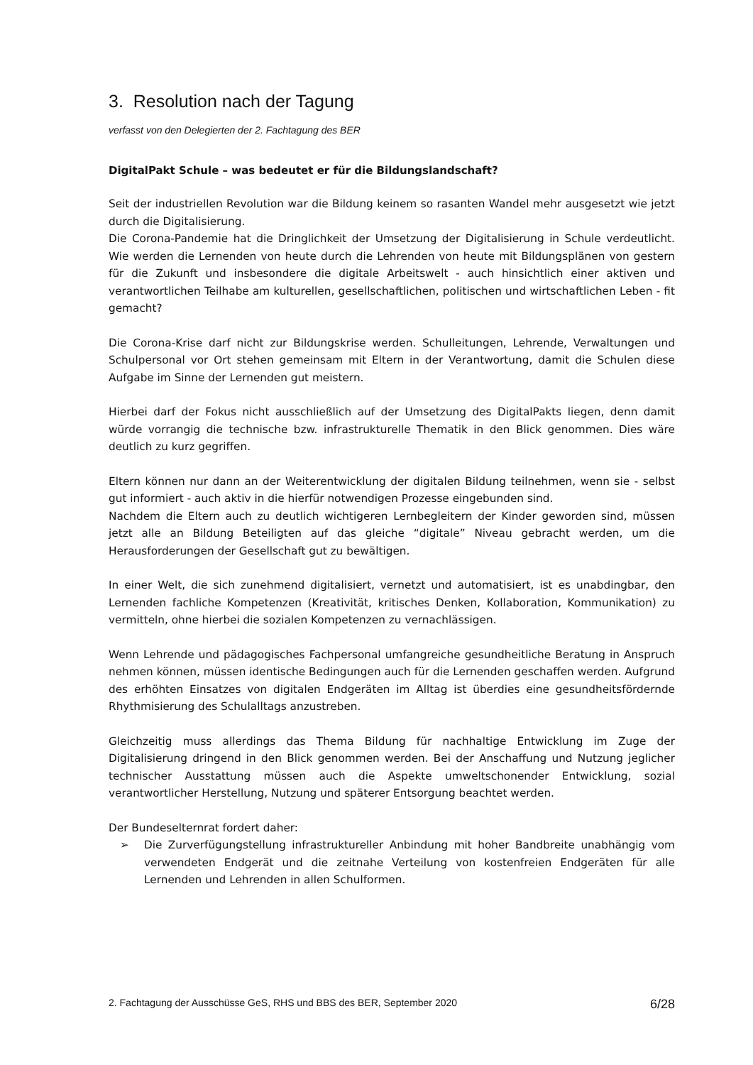3. Resolution nach der Tagung
verfasst von den Delegierten der 2. Fachtagung des BER
DigitalPakt Schule – was bedeutet er für die Bildungslandschaft?
Seit der industriellen Revolution war die Bildung keinem so rasanten Wandel mehr ausgesetzt wie jetzt durch die Digitalisierung.
Die Corona-Pandemie hat die Dringlichkeit der Umsetzung der Digitalisierung in Schule verdeutlicht. Wie werden die Lernenden von heute durch die Lehrenden von heute mit Bildungsplänen von gestern für die Zukunft und insbesondere die digitale Arbeitswelt - auch hinsichtlich einer aktiven und verantwortlichen Teilhabe am kulturellen, gesellschaftlichen, politischen und wirtschaftlichen Leben - fit gemacht?
Die Corona-Krise darf nicht zur Bildungskrise werden. Schulleitungen, Lehrende, Verwaltungen und Schulpersonal vor Ort stehen gemeinsam mit Eltern in der Verantwortung, damit die Schulen diese Aufgabe im Sinne der Lernenden gut meistern.
Hierbei darf der Fokus nicht ausschließlich auf der Umsetzung des DigitalPakts liegen, denn damit würde vorrangig die technische bzw. infrastrukturelle Thematik in den Blick genommen. Dies wäre deutlich zu kurz gegriffen.
Eltern können nur dann an der Weiterentwicklung der digitalen Bildung teilnehmen, wenn sie - selbst gut informiert - auch aktiv in die hierfür notwendigen Prozesse eingebunden sind.
Nachdem die Eltern auch zu deutlich wichtigeren Lernbegleitern der Kinder geworden sind, müssen jetzt alle an Bildung Beteiligten auf das gleiche “digitale” Niveau gebracht werden, um die Herausforderungen der Gesellschaft gut zu bewältigen.
In einer Welt, die sich zunehmend digitalisiert, vernetzt und automatisiert, ist es unabdingbar, den Lernenden fachliche Kompetenzen (Kreativität, kritisches Denken, Kollaboration, Kommunikation) zu vermitteln, ohne hierbei die sozialen Kompetenzen zu vernachlässigen.
Wenn Lehrende und pädagogisches Fachpersonal umfangreiche gesundheitliche Beratung in Anspruch nehmen können, müssen identische Bedingungen auch für die Lernenden geschaffen werden. Aufgrund des erhöhten Einsatzes von digitalen Endgeräten im Alltag ist überdies eine gesundheitsfördernde Rhythmisierung des Schulalltags anzustreben.
Gleichzeitig muss allerdings das Thema Bildung für nachhaltige Entwicklung im Zuge der Digitalisierung dringend in den Blick genommen werden. Bei der Anschaffung und Nutzung jeglicher technischer Ausstattung müssen auch die Aspekte umweltschonender Entwicklung, sozial verantwortlicher Herstellung, Nutzung und späterer Entsorgung beachtet werden.
Der Bundeselternrat fordert daher:
➢ Die Zurverfügungstellung infrastruktureller Anbindung mit hoher Bandbreite unabhängig vom verwendeten Endgerät und die zeitnahe Verteilung von kostenfreien Endgeräten für alle Lernenden und Lehrenden in allen Schulformen.
2. Fachtagung der Ausschüsse GeS, RHS und BBS des BER, September 2020 6/28